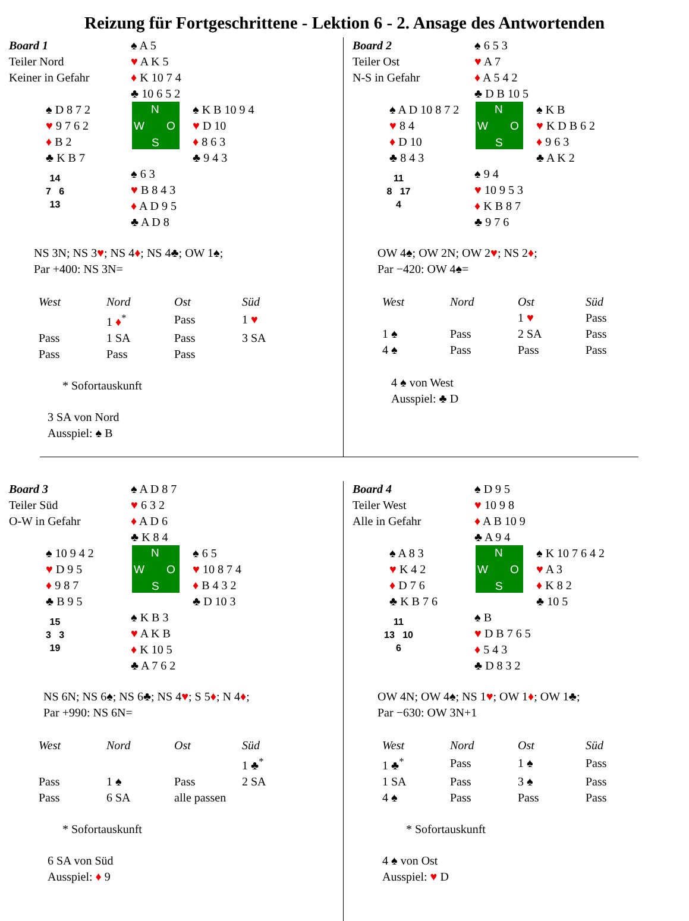Reizung für Fortgeschrittene - Lektion 6 - 2. Ansage des Antwortenden
Board 1
Teiler Nord
Keiner in Gefahr
♠ A 5
♥ A K 5
♦ K 10 7 4
♣ 10 6 5 2
♠ D 8 7 2
♥ 9 7 6 2
♦ B 2
♣ K B 7
N
W O
S
♠ K B 10 9 4
♥ D 10
♦ 8 6 3
♣ 9 4 3
14
7 6
13
♠ 6 3
♥ B 8 4 3
♦ A D 9 5
♣ A D 8
NS 3N; NS 3♥; NS 4♦; NS 4♣; OW 1♠;
Par +400: NS 3N=
| West | Nord | Ost | Süd |
| --- | --- | --- | --- |
| | 1 ♦<sup>*</sup> | Pass | 1 ♥ |
| Pass | 1 SA | Pass | 3 SA |
| Pass | Pass | Pass | |
* Sofortauskunft
3 SA von Nord
Ausspiel: ♠ B
Board 2
Teiler Ost
N-S in Gefahr
♠ 6 5 3
♥ A 7
♦ A 5 4 2
♣ D B 10 5
♠ A D 10 8 7 2
♥ 8 4
♦ D 10
♣ 8 4 3
N
W O
S
♠ K B
♥ K D B 6 2
♦ 9 6 3
♣ A K 2
11
8 17
4
♠ 9 4
♥ 10 9 5 3
♦ K B 8 7
♣ 9 7 6
OW 4♠; OW 2N; OW 2♥; NS 2♦;
Par −420: OW 4♠=
| West | Nord | Ost | Süd |
| --- | --- | --- | --- |
| | | 1 ♥ | Pass |
| 1 ♠ | Pass | 2 SA | Pass |
| 4 ♠ | Pass | Pass | Pass |
4 ♠ von West
Ausspiel: ♣ D
Board 3
Teiler Süd
O-W in Gefahr
♠ A D 8 7
♥ 6 3 2
♦ A D 6
♣ K 8 4
♠ 10 9 4 2
♥ D 9 5
♦ 9 8 7
♣ B 9 5
N
W O
S
♠ 6 5
♥ 10 8 7 4
♦ B 4 3 2
♣ D 10 3
15
3 3
19
♠ K B 3
♥ A K B
♦ K 10 5
♣ A 7 6 2
NS 6N; NS 6♠; NS 6♣; NS 4♥; S 5♦; N 4♦;
Par +990: NS 6N=
| West | Nord | Ost | Süd |
| --- | --- | --- | --- |
| | | | 1 ♣<sup>*</sup> |
| Pass | 1 ♠ | Pass | 2 SA |
| Pass | 6 SA | alle passen | |
* Sofortauskunft
6 SA von Süd
Ausspiel: ♦ 9
Board 4
Teiler West
Alle in Gefahr
♠ D 9 5
♥ 10 9 8
♦ A B 10 9
♣ A 9 4
♠ A 8 3
♥ K 4 2
♦ D 7 6
♣ K B 7 6
N
W O
S
♠ K 10 7 6 4 2
♥ A 3
♦ K 8 2
♣ 10 5
11
13 10
6
♠ B
♥ D B 7 6 5
♦ 5 4 3
♣ D 8 3 2
OW 4N; OW 4♠; NS 1♥; OW 1♦; OW 1♣;
Par −630: OW 3N+1
| West | Nord | Ost | Süd |
| --- | --- | --- | --- |
| 1 ♣<sup>*</sup> | Pass | 1 ♠ | Pass |
| 1 SA | Pass | 3 ♠ | Pass |
| 4 ♠ | Pass | Pass | Pass |
* Sofortauskunft
4 ♠ von Ost
Ausspiel: ♥ D